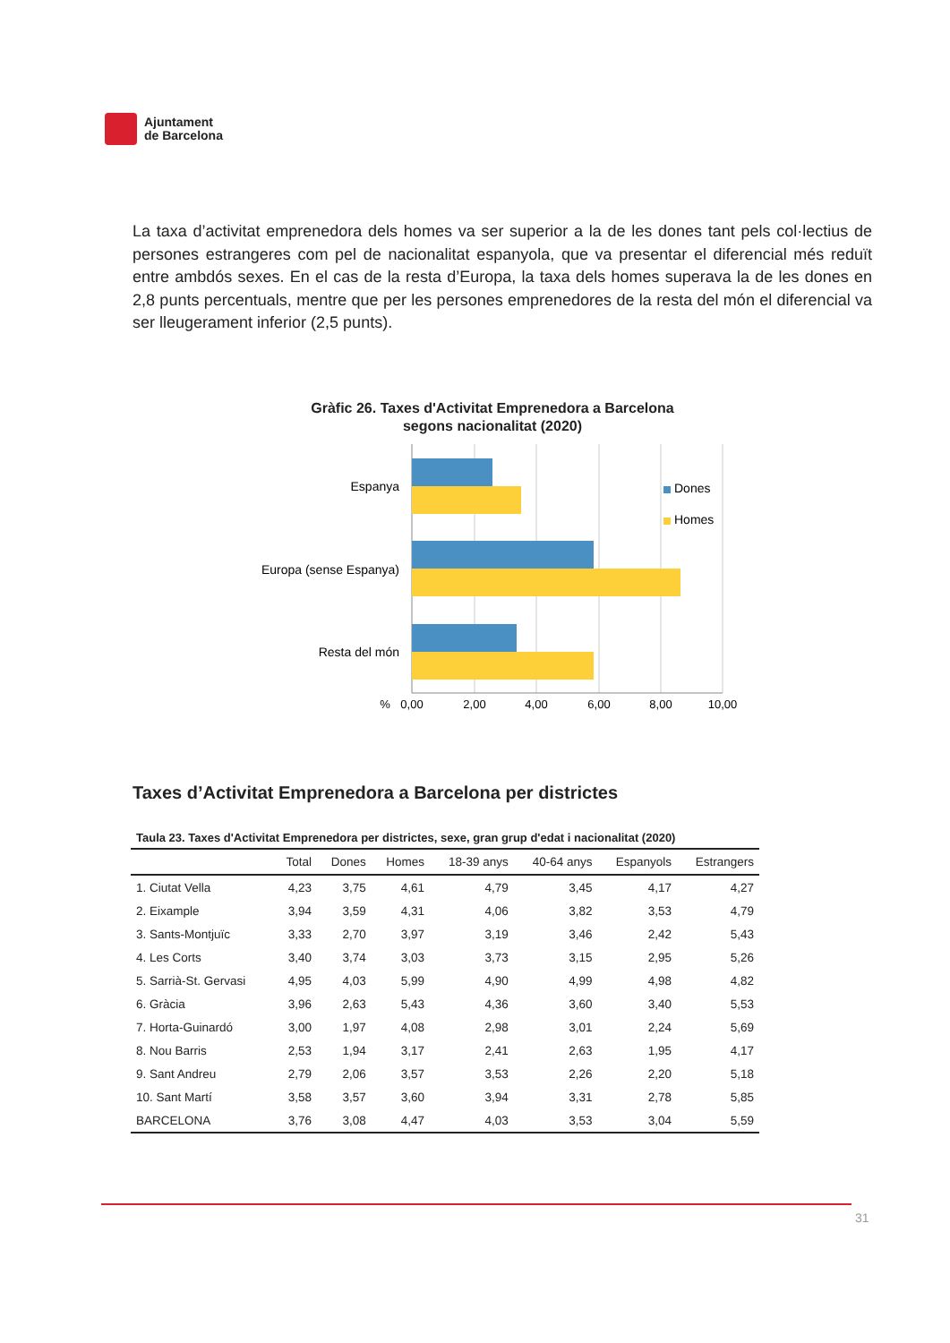Ajuntament
de Barcelona
La taxa d’activitat emprenedora dels homes va ser superior a la de les dones tant pels col·lectius de persones estrangeres com pel de nacionalitat espanyola, que va presentar el diferencial més reduït entre ambdós sexes. En el cas de la resta d’Europa, la taxa dels homes superava la de les dones en 2,8 punts percentuals, mentre que per les persones emprenedores de la resta del món el diferencial va ser lleugerament inferior (2,5 punts).
Gràfic 26. Taxes d'Activitat Emprenedora a Barcelona
segons nacionalitat (2020)
Espanya
Europa (sense Espanya)
Resta del món
Dones
Homes
%
0,00
2,00
4,00
6,00
8,00
10,00
Taxes d’Activitat Emprenedora a Barcelona per districtes
Taula 23. Taxes d'Activitat Emprenedora per districtes, sexe, gran grup d'edat i nacionalitat (2020)
| | Total | Dones | Homes | 18-39 anys | 40-64 anys | Espanyols | Estrangers |
| --- | --- | --- | --- | --- | --- | --- | --- |
| 1. Ciutat Vella | 4,23 | 3,75 | 4,61 | 4,79 | 3,45 | 4,17 | 4,27 |
| 2. Eixample | 3,94 | 3,59 | 4,31 | 4,06 | 3,82 | 3,53 | 4,79 |
| 3. Sants-Montjuïc | 3,33 | 2,70 | 3,97 | 3,19 | 3,46 | 2,42 | 5,43 |
| 4. Les Corts | 3,40 | 3,74 | 3,03 | 3,73 | 3,15 | 2,95 | 5,26 |
| 5. Sarrià-St. Gervasi | 4,95 | 4,03 | 5,99 | 4,90 | 4,99 | 4,98 | 4,82 |
| 6. Gràcia | 3,96 | 2,63 | 5,43 | 4,36 | 3,60 | 3,40 | 5,53 |
| 7. Horta-Guinardó | 3,00 | 1,97 | 4,08 | 2,98 | 3,01 | 2,24 | 5,69 |
| 8. Nou Barris | 2,53 | 1,94 | 3,17 | 2,41 | 2,63 | 1,95 | 4,17 |
| 9. Sant Andreu | 2,79 | 2,06 | 3,57 | 3,53 | 2,26 | 2,20 | 5,18 |
| 10. Sant Martí | 3,58 | 3,57 | 3,60 | 3,94 | 3,31 | 2,78 | 5,85 |
| BARCELONA | 3,76 | 3,08 | 4,47 | 4,03 | 3,53 | 3,04 | 5,59 |
31